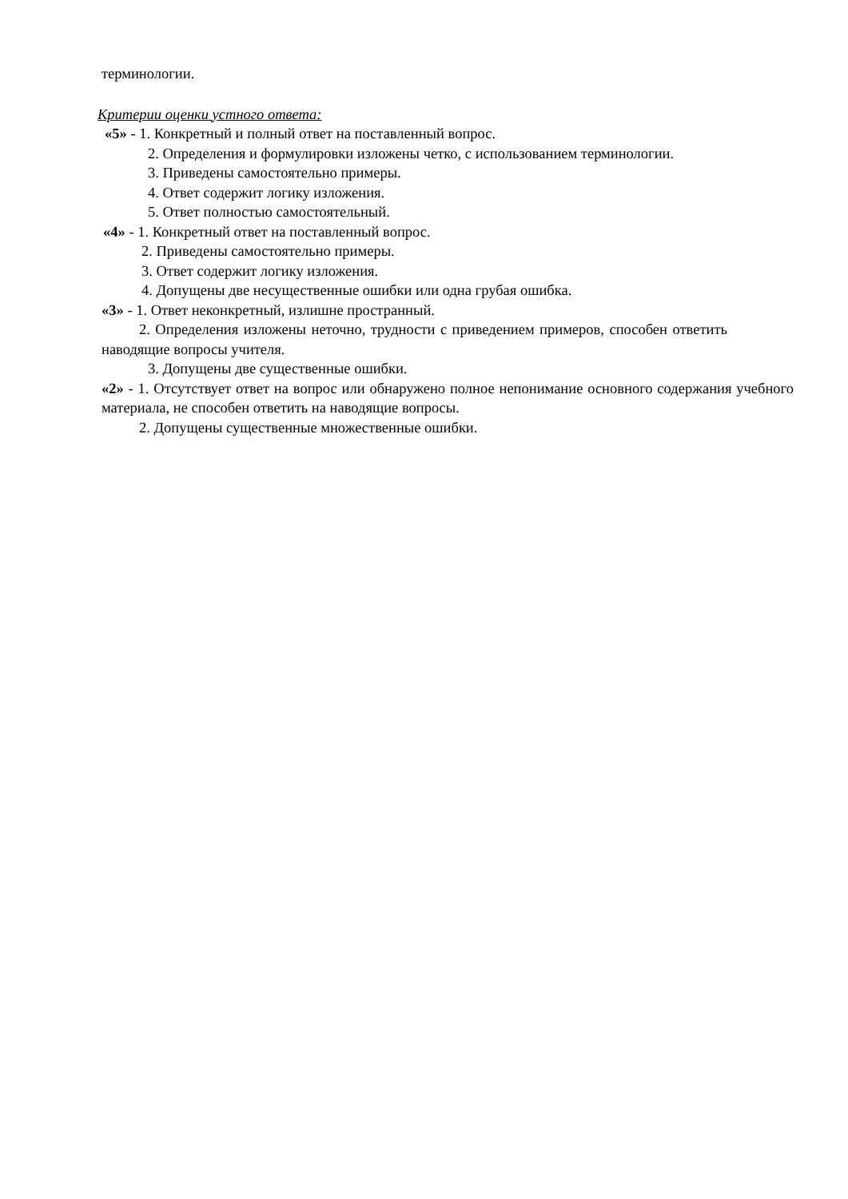терминологии.
Критерии оценки устного ответа:
«5» - 1. Конкретный и полный ответ на поставленный вопрос.
2. Определения и формулировки изложены четко, с использованием терминологии.
3. Приведены самостоятельно примеры.
4. Ответ содержит логику изложения.
5. Ответ полностью самостоятельный.
«4» - 1. Конкретный ответ на поставленный вопрос.
2. Приведены самостоятельно примеры.
3. Ответ содержит логику изложения.
4. Допущены две несущественные ошибки или одна грубая ошибка.
«3» - 1. Ответ неконкретный, излишне пространный.
2. Определения изложены неточно, трудности с приведением примеров, способен ответить наводящие вопросы учителя.
3. Допущены две существенные ошибки.
«2» - 1. Отсутствует ответ на вопрос или обнаружено полное непонимание основного содержания учебного материала, не способен ответить на наводящие вопросы.
2. Допущены существенные множественные ошибки.